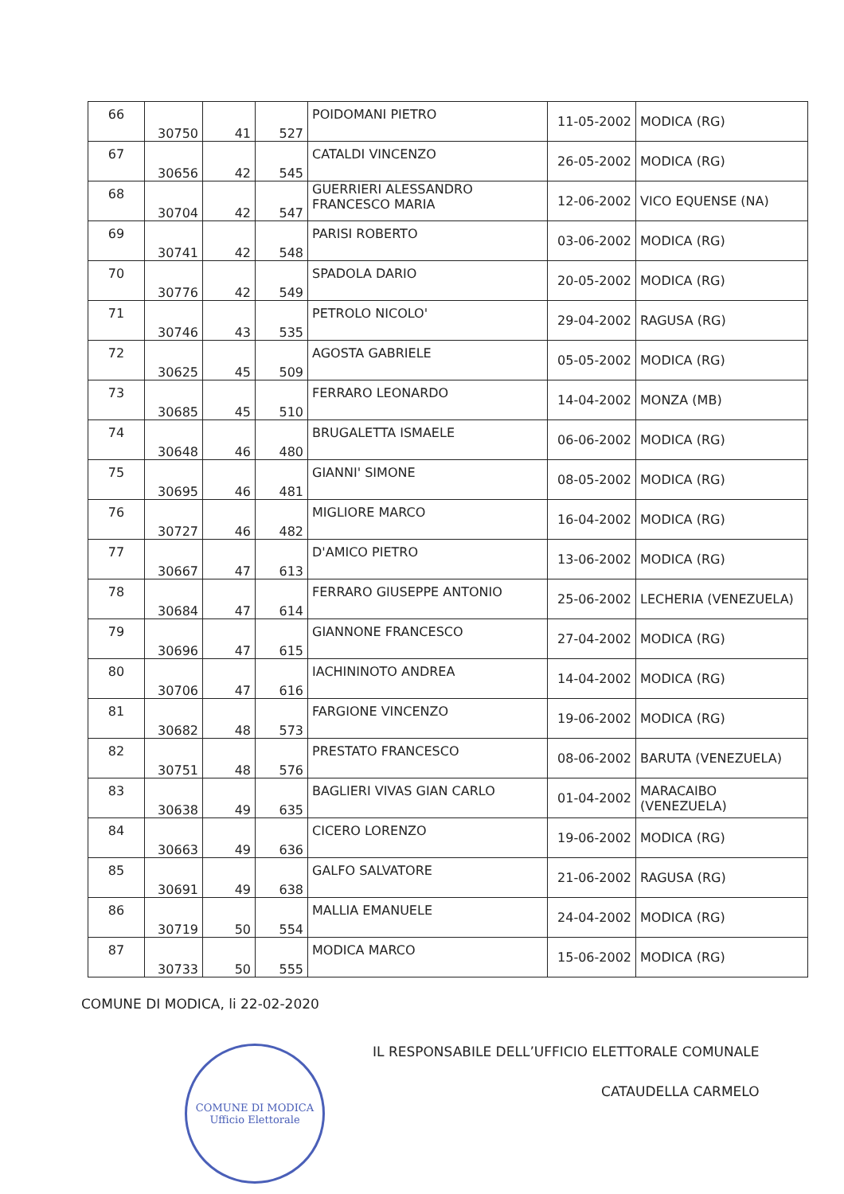| 66 | 30750 | 41 | 527 | POIDOMANI PIETRO | 11-05-2002 | MODICA (RG) |
| 67 | 30656 | 42 | 545 | CATALDI VINCENZO | 26-05-2002 | MODICA (RG) |
| 68 | 30704 | 42 | 547 | GUERRIERI ALESSANDRO FRANCESCO MARIA | 12-06-2002 | VICO EQUENSE (NA) |
| 69 | 30741 | 42 | 548 | PARISI ROBERTO | 03-06-2002 | MODICA (RG) |
| 70 | 30776 | 42 | 549 | SPADOLA DARIO | 20-05-2002 | MODICA (RG) |
| 71 | 30746 | 43 | 535 | PETROLO NICOLO' | 29-04-2002 | RAGUSA (RG) |
| 72 | 30625 | 45 | 509 | AGOSTA GABRIELE | 05-05-2002 | MODICA (RG) |
| 73 | 30685 | 45 | 510 | FERRARO LEONARDO | 14-04-2002 | MONZA (MB) |
| 74 | 30648 | 46 | 480 | BRUGALETTA ISMAELE | 06-06-2002 | MODICA (RG) |
| 75 | 30695 | 46 | 481 | GIANNI' SIMONE | 08-05-2002 | MODICA (RG) |
| 76 | 30727 | 46 | 482 | MIGLIORE MARCO | 16-04-2002 | MODICA (RG) |
| 77 | 30667 | 47 | 613 | D'AMICO PIETRO | 13-06-2002 | MODICA (RG) |
| 78 | 30684 | 47 | 614 | FERRARO GIUSEPPE ANTONIO | 25-06-2002 | LECHERIA (VENEZUELA) |
| 79 | 30696 | 47 | 615 | GIANNONE FRANCESCO | 27-04-2002 | MODICA (RG) |
| 80 | 30706 | 47 | 616 | IACHININOTO ANDREA | 14-04-2002 | MODICA (RG) |
| 81 | 30682 | 48 | 573 | FARGIONE VINCENZO | 19-06-2002 | MODICA (RG) |
| 82 | 30751 | 48 | 576 | PRESTATO FRANCESCO | 08-06-2002 | BARUTA (VENEZUELA) |
| 83 | 30638 | 49 | 635 | BAGLIERI VIVAS GIAN CARLO | 01-04-2002 | MARACAIBO (VENEZUELA) |
| 84 | 30663 | 49 | 636 | CICERO LORENZO | 19-06-2002 | MODICA (RG) |
| 85 | 30691 | 49 | 638 | GALFO SALVATORE | 21-06-2002 | RAGUSA (RG) |
| 86 | 30719 | 50 | 554 | MALLIA EMANUELE | 24-04-2002 | MODICA (RG) |
| 87 | 30733 | 50 | 555 | MODICA MARCO | 15-06-2002 | MODICA (RG) |
COMUNE DI MODICA, li 22-02-2020
COMUNE DI MODICA
Ufficio Elettorale
IL RESPONSABILE DELL’UFFICIO ELETTORALE COMUNALE
CATAUDELLA CARMELO